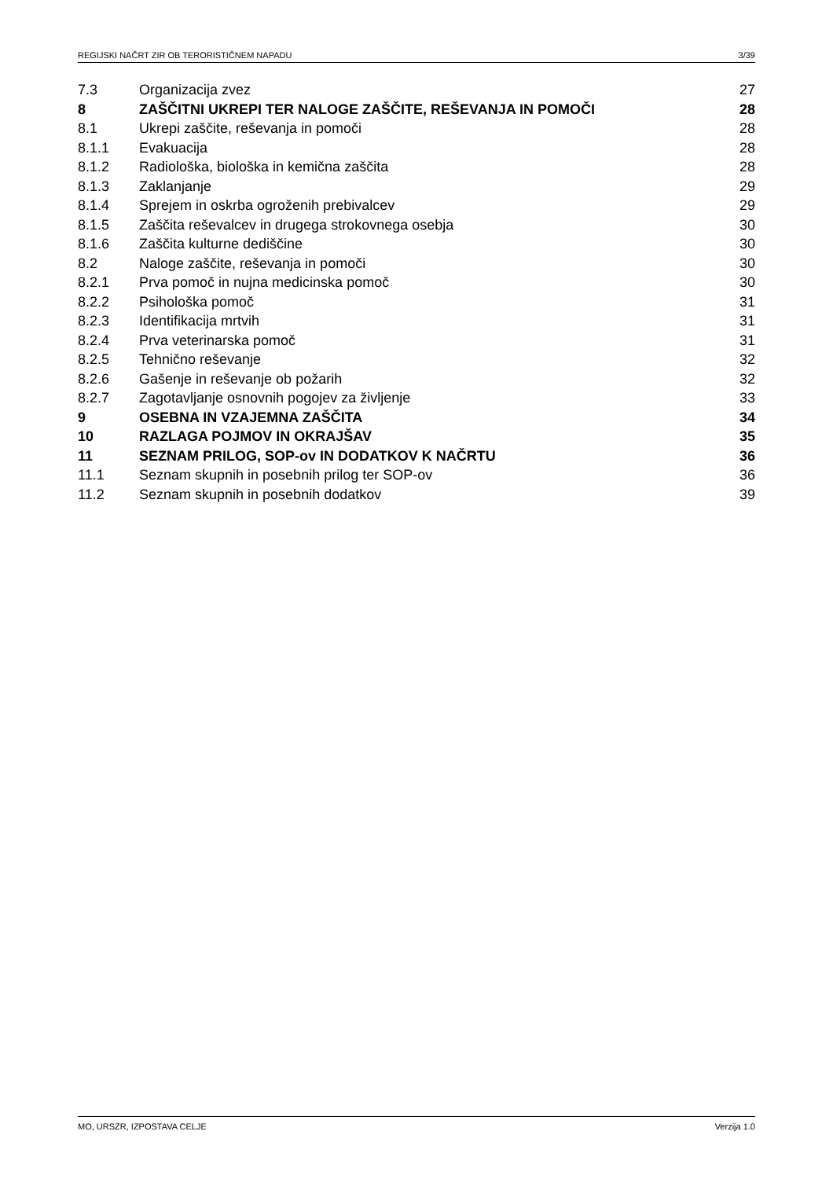REGIJSKI NAČRT ZIR OB TERORISTIČNEM NAPADU 3/39
7.3 Organizacija zvez 27
8 ZAŠČITNI UKREPI TER NALOGE ZAŠČITE, REŠEVANJA IN POMOČI 28
8.1 Ukrepi zaščite, reševanja in pomoči 28
8.1.1 Evakuacija 28
8.1.2 Radiološka, biološka in kemična zaščita 28
8.1.3 Zaklanjanje 29
8.1.4 Sprejem in oskrba ogroženih prebivalcev 29
8.1.5 Zaščita reševalcev in drugega strokovnega osebja 30
8.1.6 Zaščita kulturne dediščine 30
8.2 Naloge zaščite, reševanja in pomoči 30
8.2.1 Prva pomoč in nujna medicinska pomoč 30
8.2.2 Psihološka pomoč 31
8.2.3 Identifikacija mrtvih 31
8.2.4 Prva veterinarska pomoč 31
8.2.5 Tehnično reševanje 32
8.2.6 Gašenje in reševanje ob požarih 32
8.2.7 Zagotavljanje osnovnih pogojev za življenje 33
9 OSEBNA IN VZAJEMNA ZAŠČITA 34
10 RAZLAGA POJMOV IN OKRAJŠAV 35
11 SEZNAM PRILOG, SOP-ov IN DODATKOV K NAČRTU 36
11.1 Seznam skupnih in posebnih prilog ter SOP-ov 36
11.2 Seznam skupnih in posebnih dodatkov 39
MO, URSZR, IZPOSTAVA CELJE Verzija 1.0